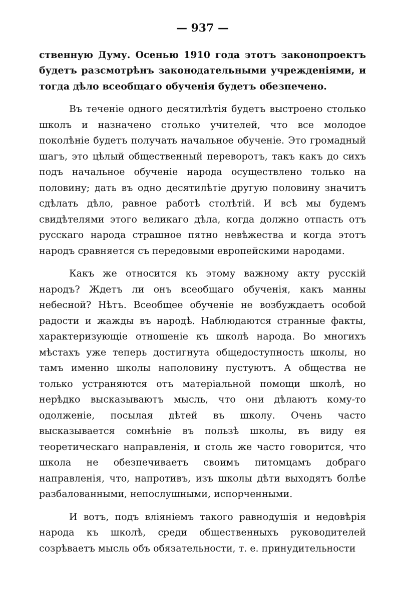— 937 —
ственную Думу. Осенью 1910 года этотъ законопроектъ будетъ разсмотрѣнъ законодательными учрежденіями, и тогда дѣло всеобщаго обученія будетъ обезпечено.
Въ теченіе одного десятилѣтія будетъ выстроено столько школъ и назначено столько учителей, что все молодое поколѣніе будетъ получать начальное обученіе. Это громадный шагъ, это цѣлый общественный переворотъ, такъ какъ до сихъ подъ начальное обученіе народа осуществлено только на половину; дать въ одно десятилѣтіе другую половину значитъ сдѣлать дѣло, равное работѣ столѣтій. И всѣ мы будемъ свидѣтелями этого великаго дѣла, когда должно отпасть отъ русскаго народа страшное пятно невѣжества и когда этотъ народъ сравняется съ передовыми европейскими народами.
Какъ же относится къ этому важному акту русскій народъ? Ждетъ ли онъ всеобщаго обученія, какъ манны небесной? Нѣтъ. Всеобщее обученіе не возбуждаетъ особой радости и жажды въ народѣ. Наблюдаются странные факты, характеризующіе отношеніе къ школѣ народа. Во многихъ мѣстахъ уже теперь достигнута общедоступность школы, но тамъ именно школы наполовину пустуютъ. А общества не только устраняются отъ матеріальной помощи школѣ, но нерѣдко высказываютъ мысль, что они дѣлаютъ кому-то одолженіе, посылая дѣтей въ школу. Очень часто высказывается сомнѣніе въ пользѣ школы, въ виду ея теоретическаго направленія, и столь же часто говорится, что школа не обезпечиваетъ своимъ питомцамъ добраго направленія, что, напротивъ, изъ школы дѣти выходятъ болѣе разбалованными, непослушными, испорченными.
И вотъ, подъ вліяніемъ такого равнодушія и недовѣрія народа къ школѣ, среди общественныхъ руководителей созрѣваетъ мысль объ обязательности, т. е. принудительности